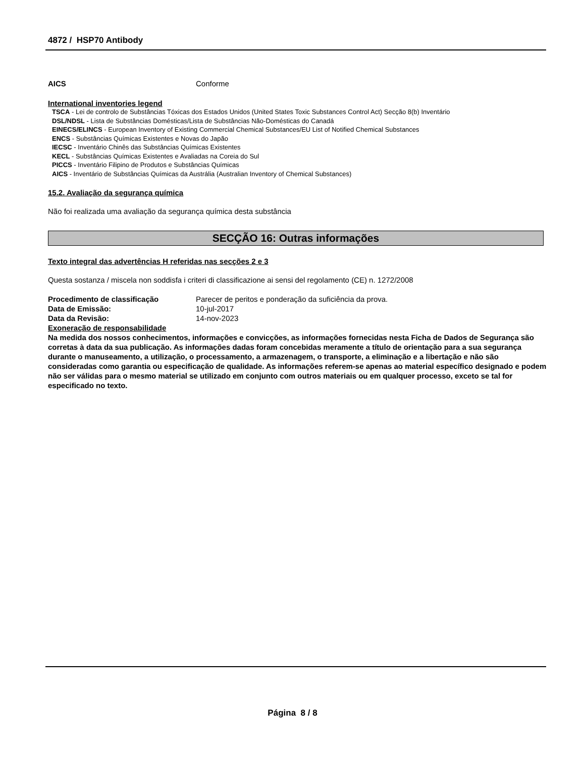4872 / HSP70 Antibody
AICS Conforme
International inventories legend
TSCA - Lei de controlo de Substâncias Tóxicas dos Estados Unidos (United States Toxic Substances Control Act) Secção 8(b) Inventário
DSL/NDSL - Lista de Substâncias Domésticas/Lista de Substâncias Não-Domésticas do Canadá
EINECS/ELINCS - European Inventory of Existing Commercial Chemical Substances/EU List of Notified Chemical Substances
ENCS - Substâncias Químicas Existentes e Novas do Japão
IECSC - Inventário Chinês das Substâncias Químicas Existentes
KECL - Substâncias Químicas Existentes e Avaliadas na Coreia do Sul
PICCS - Inventário Filipino de Produtos e Substâncias Químicas
AICS - Inventário de Substâncias Químicas da Austrália (Australian Inventory of Chemical Substances)
15.2. Avaliação da segurança química
Não foi realizada uma avaliação da segurança química desta substância
SECÇÃO 16: Outras informações
Texto integral das advertências H referidas nas secções 2 e 3
Questa sostanza / miscela non soddisfa i criteri di classificazione ai sensi del regolamento (CE) n. 1272/2008
Procedimento de classificação Parecer de peritos e ponderação da suficiência da prova.
Data de Emissão: 10-jul-2017
Data da Revisão: 14-nov-2023
Exoneração de responsabilidade
Na medida dos nossos conhecimentos, informações e convicções, as informações fornecidas nesta Ficha de Dados de Segurança são corretas à data da sua publicação. As informações dadas foram concebidas meramente a título de orientação para a sua segurança durante o manuseamento, a utilização, o processamento, a armazenagem, o transporte, a eliminação e a libertação e não são consideradas como garantia ou especificação de qualidade. As informações referem-se apenas ao material específico designado e podem não ser válidas para o mesmo material se utilizado em conjunto com outros materiais ou em qualquer processo, exceto se tal for especificado no texto.
Página 8 / 8